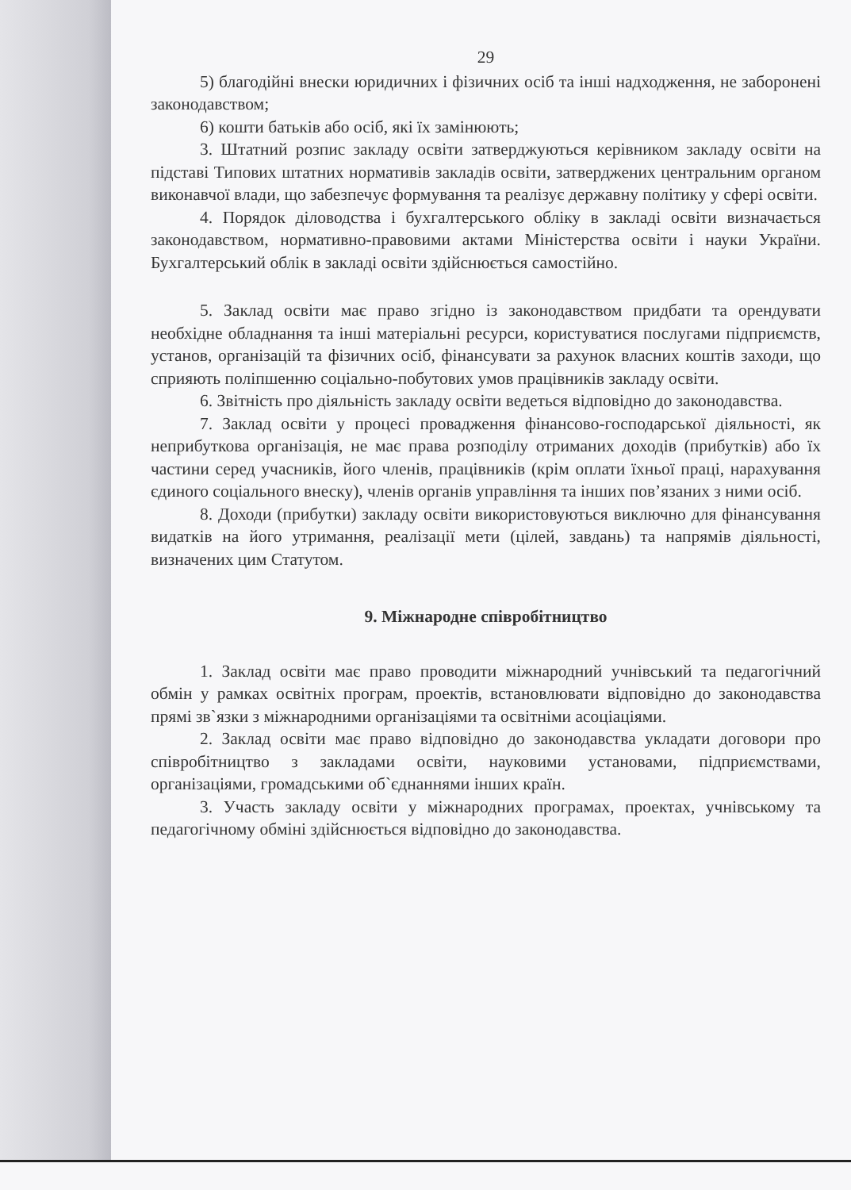29
5) благодійні внески юридичних і фізичних осіб та інші надходження, не заборонені законодавством;
6) кошти батьків або осіб, які їх замінюють;
3. Штатний розпис закладу освіти затверджуються керівником закладу освіти на підставі Типових штатних нормативів закладів освіти, затверджених центральним органом виконавчої влади, що забезпечує формування та реалізує державну політику у сфері освіти.
4. Порядок діловодства і бухгалтерського обліку в закладі освіти визначається законодавством, нормативно-правовими актами Міністерства освіти і науки України. Бухгалтерський облік в закладі освіти здійснюється самостійно.
5. Заклад освіти має право згідно із законодавством придбати та орендувати необхідне обладнання та інші матеріальні ресурси, користуватися послугами підприємств, установ, організацій та фізичних осіб, фінансувати за рахунок власних коштів заходи, що сприяють поліпшенню соціально-побутових умов працівників закладу освіти.
6. Звітність про діяльність закладу освіти ведеться відповідно до законодавства.
7. Заклад освіти у процесі провадження фінансово-господарської діяльності, як неприбуткова організація, не має права розподілу отриманих доходів (прибутків) або їх частини серед учасників, його членів, працівників (крім оплати їхньої праці, нарахування єдиного соціального внеску), членів органів управління та інших пов’язаних з ними осіб.
8. Доходи (прибутки) закладу освіти використовуються виключно для фінансування видатків на його утримання, реалізації мети (цілей, завдань) та напрямів діяльності, визначених цим Статутом.
9. Міжнародне співробітництво
1. Заклад освіти має право проводити міжнародний учнівський та педагогічний обмін у рамках освітніх програм, проектів, встановлювати відповідно до законодавства прямі зв`язки з міжнародними організаціями та освітніми асоціаціями.
2. Заклад освіти має право відповідно до законодавства укладати договори про співробітництво з закладами освіти, науковими установами, підприємствами, організаціями, громадськими об`єднаннями інших країн.
3. Участь закладу освіти у міжнародних програмах, проектах, учнівському та педагогічному обміні здійснюється відповідно до законодавства.